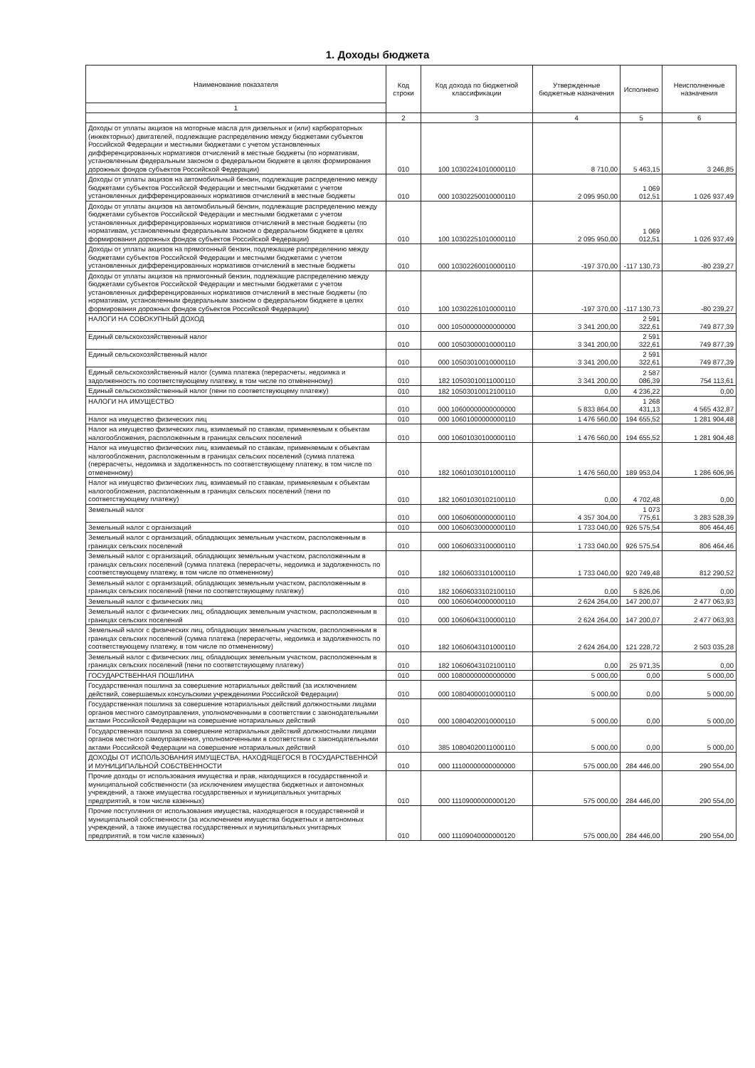1. Доходы бюджета
| Наименование показателя | Код строки | Код дохода по бюджетной классификации | Утвержденные бюджетные назначения | Исполнено | Неисполненные назначения |
| --- | --- | --- | --- | --- | --- |
| 1 | | | | | |
| | 2 | 3 | 4 | 5 | 6 |
| Доходы от уплаты акцизов на моторные масла для дизельных и (или) карбюраторных (инжекторных) двигателей, подлежащие распределению между бюджетами субъектов Российской Федерации и местными бюджетами с учетом установленных дифференцированных нормативов отчислений в местные бюджеты (по нормативам, установленным федеральным законом о федеральном бюджете в целях формирования дорожных фондов субъектов Российской Федерации) | 010 | 100 10302241010000110 | 8 710,00 | 5 463,15 | 3 246,85 |
| Доходы от уплаты акцизов на автомобильный бензин, подлежащие распределению между бюджетами субъектов Российской Федерации и местными бюджетами с учетом установленных дифференцированных нормативов отчислений в местные бюджеты | 010 | 000 10302250010000110 | 2 095 950,00 | 1 069 012,51 | 1 026 937,49 |
| Доходы от уплаты акцизов на автомобильный бензин, подлежащие распределению между бюджетами субъектов Российской Федерации и местными бюджетами с учетом установленных дифференцированных нормативов отчислений в местные бюджеты (по нормативам, установленным федеральным законом о федеральном бюджете в целях формирования дорожных фондов субъектов Российской Федерации) | 010 | 100 10302251010000110 | 2 095 950,00 | 1 069 012,51 | 1 026 937,49 |
| Доходы от уплаты акцизов на прямогонный бензин, подлежащие распределению между бюджетами субъектов Российской Федерации и местными бюджетами с учетом установленных дифференцированных нормативов отчислений в местные бюджеты | 010 | 000 10302260010000110 | -197 370,00 | -117 130,73 | -80 239,27 |
| Доходы от уплаты акцизов на прямогонный бензин, подлежащие распределению между бюджетами субъектов Российской Федерации и местными бюджетами с учетом установленных дифференцированных нормативов отчислений в местные бюджеты (по нормативам, установленным федеральным законом о федеральном бюджете в целях формирования дорожных фондов субъектов Российской Федерации) | 010 | 100 10302261010000110 | -197 370,00 | -117 130,73 | -80 239,27 |
| НАЛОГИ НА СОВОКУПНЫЙ ДОХОД | 010 | 000 10500000000000000 | 3 341 200,00 | 2 591 322,61 | 749 877,39 |
| Единый сельскохозяйственный налог | 010 | 000 10503000010000110 | 3 341 200,00 | 2 591 322,61 | 749 877,39 |
| Единый сельскохозяйственный налог | 010 | 000 10503010010000110 | 3 341 200,00 | 2 591 322,61 | 749 877,39 |
| Единый сельскохозяйственный налог (сумма платежа (перерасчеты, недоимка и задолженность по соответствующему платежу, в том числе по отмененному) | 010 | 182 10503010011000110 | 3 341 200,00 | 2 587 086,39 | 754 113,61 |
| Единый сельскохозяйственный налог (пени по соответствующему платежу) | 010 | 182 10503010012100110 | 0,00 | 4 236,22 | 0,00 |
| НАЛОГИ НА ИМУЩЕСТВО | 010 | 000 10600000000000000 | 5 833 864,00 | 1 268 431,13 | 4 565 432,87 |
| Налог на имущество физических лиц | 010 | 000 10601000000000110 | 1 476 560,00 | 194 655,52 | 1 281 904,48 |
| Налог на имущество физических лиц, взимаемый по ставкам, применяемым к объектам налогообложения, расположенным в границах сельских поселений | 010 | 000 10601030100000110 | 1 476 560,00 | 194 655,52 | 1 281 904,48 |
| Налог на имущество физических лиц, взимаемый по ставкам, применяемым к объектам налогообложения, расположенным в границах сельских поселений (сумма платежа (перерасчеты, недоимка и задолженность по соответствующему платежу, в том числе по отмененному) | 010 | 182 10601030101000110 | 1 476 560,00 | 189 953,04 | 1 286 606,96 |
| Налог на имущество физических лиц, взимаемый по ставкам, применяемым к объектам налогообложения, расположенным в границах сельских поселений (пени по соответствующему платежу) | 010 | 182 10601030102100110 | 0,00 | 4 702,48 | 0,00 |
| Земельный налог | 010 | 000 10606000000000110 | 4 357 304,00 | 1 073 775,61 | 3 283 528,39 |
| Земельный налог с организаций | 010 | 000 10606030000000110 | 1 733 040,00 | 926 575,54 | 806 464,46 |
| Земельный налог с организаций, обладающих земельным участком, расположенным в границах сельских поселений | 010 | 000 10606033100000110 | 1 733 040,00 | 926 575,54 | 806 464,46 |
| Земельный налог с организаций, обладающих земельным участком, расположенным в границах сельских поселений (сумма платежа (перерасчеты, недоимка и задолженность по соответствующему платежу, в том числе по отмененному) | 010 | 182 10606033101000110 | 1 733 040,00 | 920 749,48 | 812 290,52 |
| Земельный налог с организаций, обладающих земельным участком, расположенным в границах сельских поселений (пени по соответствующему платежу) | 010 | 182 10606033102100110 | 0,00 | 5 826,06 | 0,00 |
| Земельный налог с физических лиц | 010 | 000 10606040000000110 | 2 624 264,00 | 147 200,07 | 2 477 063,93 |
| Земельный налог с физических лиц, обладающих земельным участком, расположенным в границах сельских поселений | 010 | 000 10606043100000110 | 2 624 264,00 | 147 200,07 | 2 477 063,93 |
| Земельный налог с физических лиц, обладающих земельным участком, расположенным в границах сельских поселений (сумма платежа (перерасчеты, недоимка и задолженность по соответствующему платежу, в том числе по отмененному) | 010 | 182 10606043101000110 | 2 624 264,00 | 121 228,72 | 2 503 035,28 |
| Земельный налог с физических лиц, обладающих земельным участком, расположенным в границах сельских поселений (пени по соответствующему платежу) | 010 | 182 10606043102100110 | 0,00 | 25 971,35 | 0,00 |
| ГОСУДАРСТВЕННАЯ ПОШЛИНА | 010 | 000 10800000000000000 | 5 000,00 | 0,00 | 5 000,00 |
| Государственная пошлина за совершение нотариальных действий (за исключением действий, совершаемых консульскими учреждениями Российской Федерации) | 010 | 000 10804000010000110 | 5 000,00 | 0,00 | 5 000,00 |
| Государственная пошлина за совершение нотариальных действий должностными лицами органов местного самоуправления, уполномоченными в соответствии с законодательными актами Российской Федерации на совершение нотариальных действий | 010 | 000 10804020010000110 | 5 000,00 | 0,00 | 5 000,00 |
| Государственная пошлина за совершение нотариальных действий должностными лицами органов местного самоуправления, уполномоченными в соответствии с законодательными актами Российской Федерации на совершение нотариальных действий | 010 | 385 10804020011000110 | 5 000,00 | 0,00 | 5 000,00 |
| ДОХОДЫ ОТ ИСПОЛЬЗОВАНИЯ ИМУЩЕСТВА, НАХОДЯЩЕГОСЯ В ГОСУДАРСТВЕННОЙ И МУНИЦИПАЛЬНОЙ СОБСТВЕННОСТИ | 010 | 000 11100000000000000 | 575 000,00 | 284 446,00 | 290 554,00 |
| Прочие доходы от использования имущества и прав, находящихся в государственной и муниципальной собственности (за исключением имущества бюджетных и автономных учреждений, а также имущества государственных и муниципальных унитарных предприятий, в том числе казенных) | 010 | 000 11109000000000120 | 575 000,00 | 284 446,00 | 290 554,00 |
| Прочие поступления от использования имущества, находящегося в государственной и муниципальной собственности (за исключением имущества бюджетных и автономных учреждений, а также имущества государственных и муниципальных унитарных предприятий, в том числе казенных) | 010 | 000 11109040000000120 | 575 000,00 | 284 446,00 | 290 554,00 |